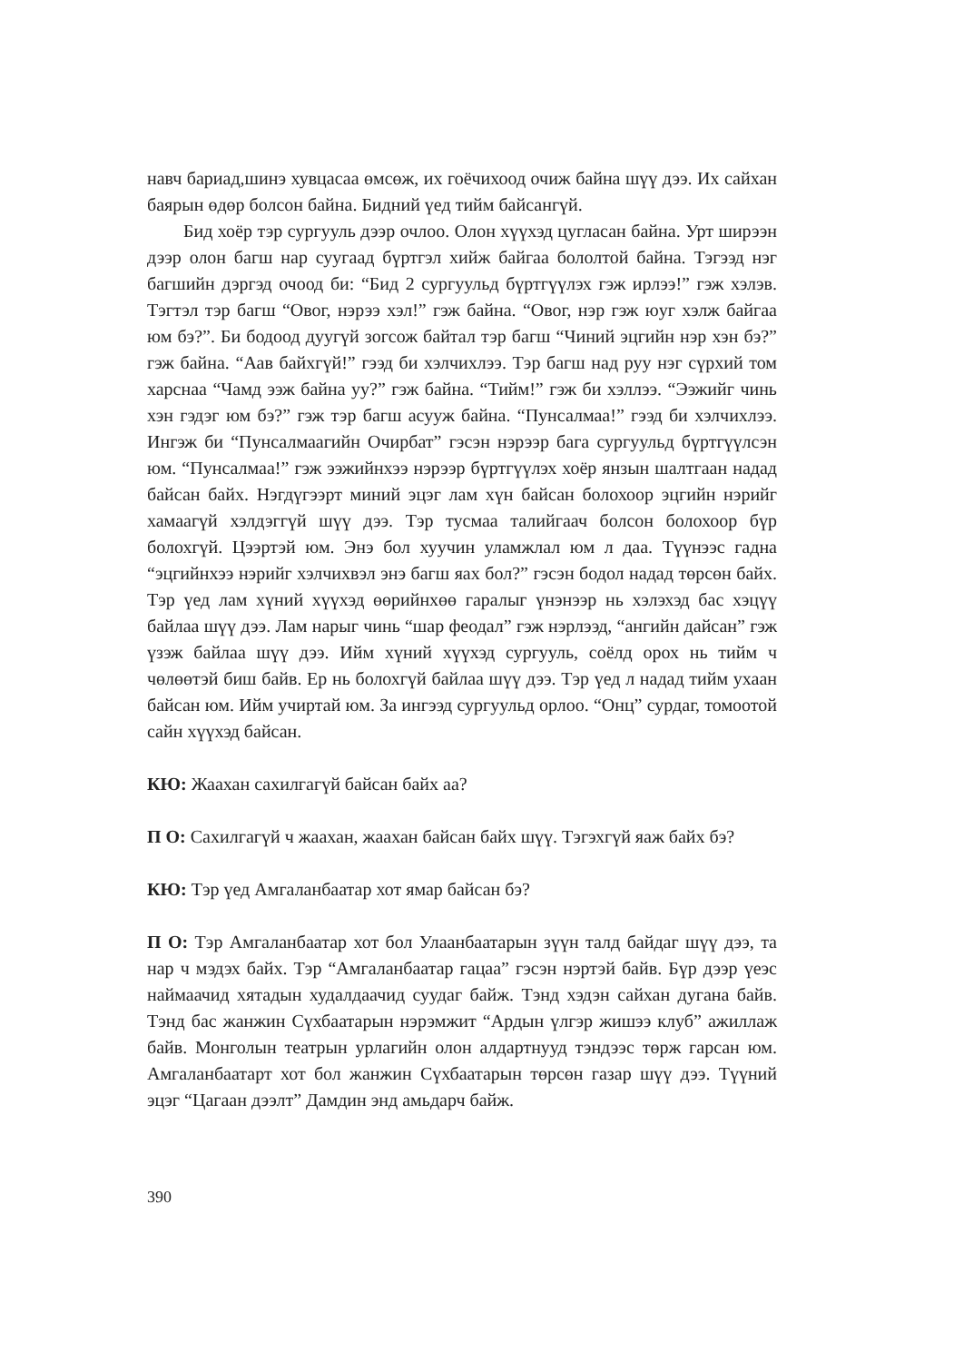навч бариад,шинэ хувцасаа өмсөж, их гоёчихоод очиж байна шүү дээ. Их сайхан баярын өдөр болсон байна. Бидний үед тийм байсангүй.
Бид хоёр тэр сургууль дээр очлоо. Олон хүүхэд цугласан байна. Урт ширээн дээр олон багш нар суугаад бүртгэл хийж байгаа бололтой байна. Тэгээд нэг багшийн дэргэд очоод би: “Бид 2 сургуульд бүртгүүлэх гэж ирлээ!” гэж хэлэв. Тэгтэл тэр багш “Овог, нэрээ хэл!” гэж байна. “Овог, нэр гэж юуг хэлж байгаа юм бэ?”. Би бодоод дуугүй зогсож байтал тэр багш “Чиний эцгийн нэр хэн бэ?” гэж байна. “Аав байхгүй!” гээд би хэлчихлээ. Тэр багш над руу нэг сүрхий том харснаа “Чамд ээж байна уу?” гэж байна. “Тийм!” гэж би хэллээ. “Ээжийг чинь хэн гэдэг юм бэ?” гэж тэр багш асууж байна. “Пунсалмаа!” гээд би хэлчихлээ. Ингэж би “Пунсалмаагийн Очирбат” гэсэн нэрээр бага сургуульд бүртгүүлсэн юм. “Пунсалмаа!” гэж ээжийнхээ нэрээр бүртгүүлэх хоёр янзын шалтгаан надад байсан байх. Нэгдүгээрт миний эцэг лам хүн байсан болохоор эцгийн нэрийг хамаагүй хэлдэггүй шүү дээ. Тэр тусмаа талийгаач болсон болохоор бүр болохгүй. Цээртэй юм. Энэ бол хуучин уламжлал юм л даа. Түүнээс гадна “эцгийнхээ нэрийг хэлчихвэл энэ багш яах бол?” гэсэн бодол надад төрсөн байх. Тэр үед лам хүний хүүхэд өөрийнхөө гаралыг үнэнээр нь хэлэхэд бас хэцүү байлаа шүү дээ. Лам нарыг чинь “шар феодал” гэж нэрлээд, “ангийн дайсан” гэж үзэж байлаа шүү дээ. Ийм хүний хүүхэд сургууль, соёлд орох нь тийм ч чөлөөтэй биш байв. Ер нь болохгүй байлаа шүү дээ. Тэр үед л надад тийм ухаан байсан юм. Ийм учиртай юм. За ингээд сургуульд орлоо. “Онц” сурдаг, томоотой сайн хүүхэд байсан.
КЮ: Жаахан сахилгагүй байсан байх аа?
П О: Сахилгагүй ч жаахан, жаахан байсан байх шүү. Тэгэхгүй яаж байх бэ?
КЮ: Тэр үед Амгаланбаатар хот ямар байсан бэ?
П О: Тэр Амгаланбаатар хот бол Улаанбаатарын зүүн талд байдаг шүү дээ, та нар ч мэдэх байх. Тэр “Амгаланбаатар гацаа” гэсэн нэртэй байв. Бүр дээр үеэс наймаачид хятадын худалдаачид суудаг байж. Тэнд хэдэн сайхан дугана байв. Тэнд бас жанжин Сүхбаатарын нэрэмжит “Ардын үлгэр жишээ клуб” ажиллаж байв. Монголын театрын урлагийн олон алдартнууд тэндээс төрж гарсан юм. Амгаланбаатарт хот бол жанжин Сүхбаатарын төрсөн газар шүү дээ. Түүний эцэг “Цагаан дээлт” Дамдин энд амьдарч байж.
390